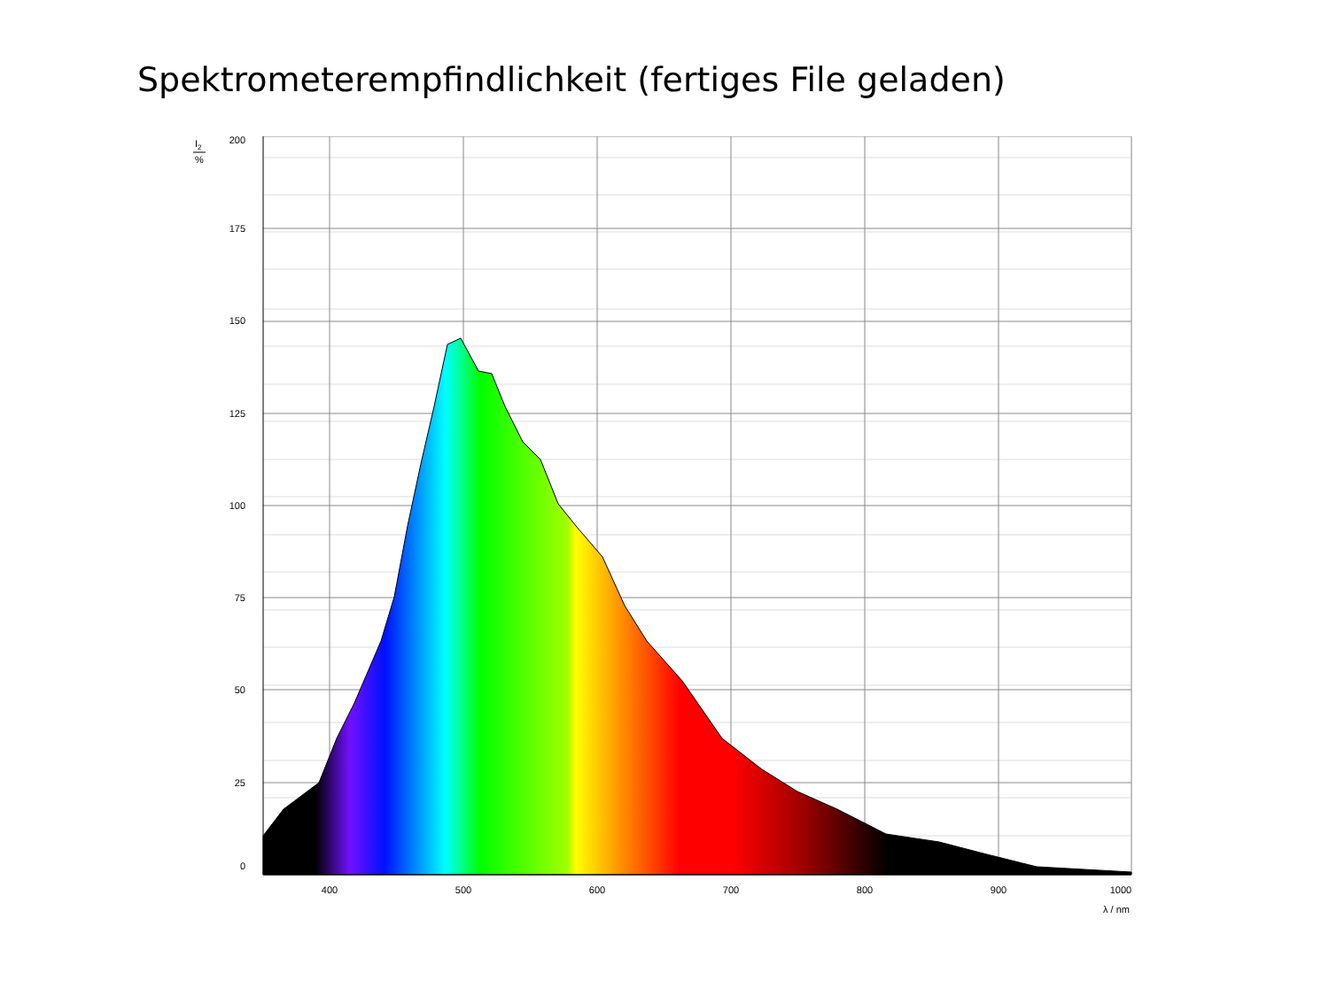Spektrometerempfindlichkeit (fertiges File geladen)
200
175
150
125
100
75
50
25
0
400
500
600
700
800
900
1000
λ / nm
I2
%